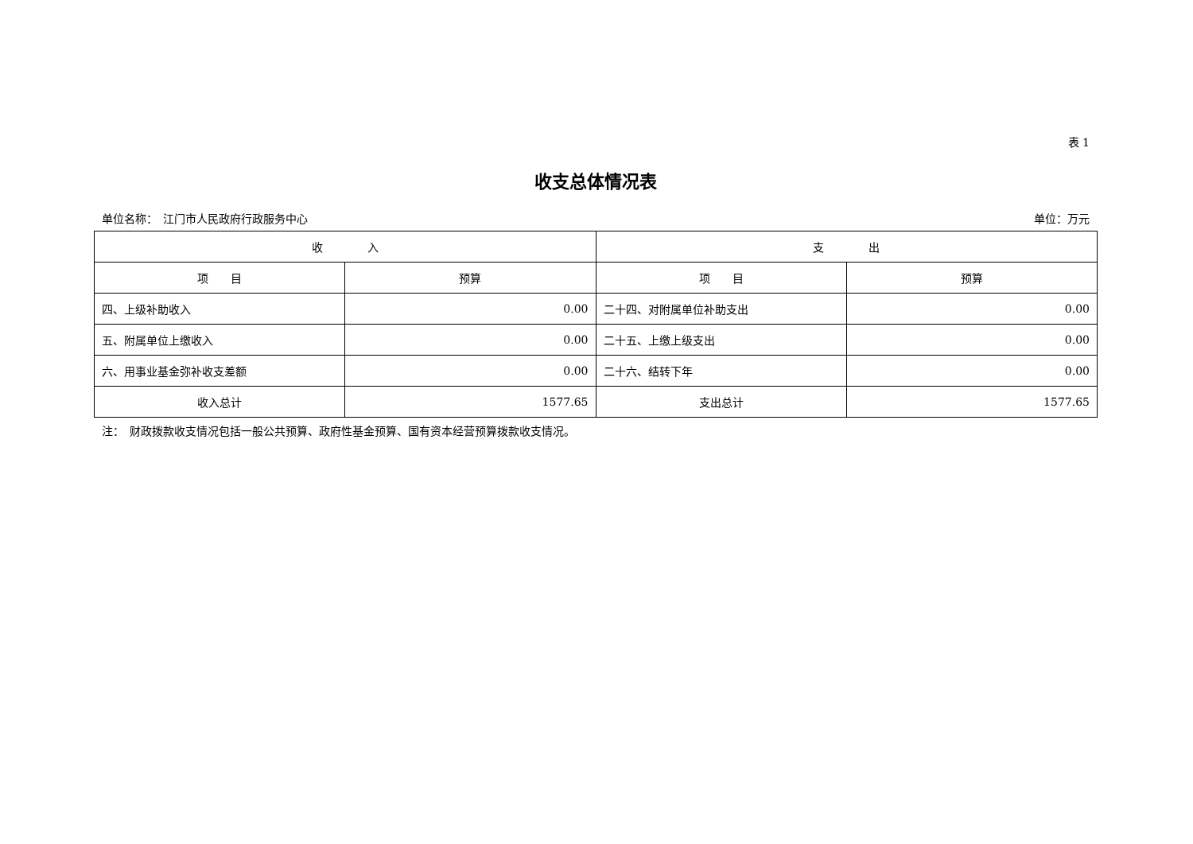表 1
收支总体情况表
单位名称：　江门市人民政府行政服务中心 单位：万元
| 收 入 | | 支 出 | |
| --- | --- | --- | --- |
| 项 目 | 预算 | 项 目 | 预算 |
| 四、上级补助收入 | 0.00 | 二十四、对附属单位补助支出 | 0.00 |
| 五、附属单位上缴收入 | 0.00 | 二十五、上缴上级支出 | 0.00 |
| 六、用事业基金弥补收支差额 | 0.00 | 二十六、结转下年 | 0.00 |
| 收入总计 | 1577.65 | 支出总计 | 1577.65 |
注：　财政拨款收支情况包括一般公共预算、政府性基金预算、国有资本经营预算拨款收支情况。